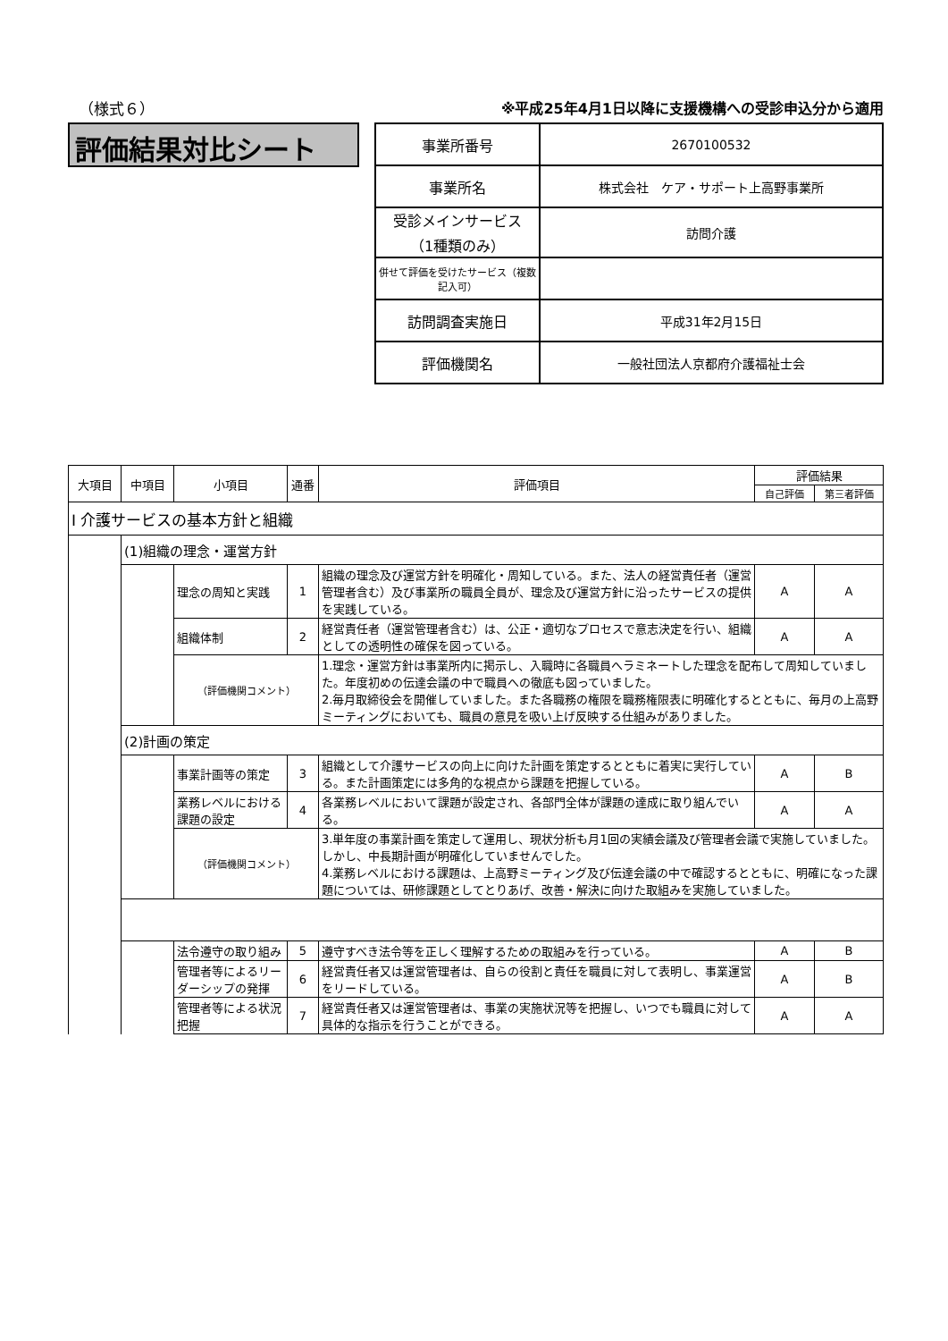（様式６） ※平成25年4月1日以降に支援機構への受診申込分から適用
評価結果対比シート
| 事業所番号 | 2670100532 |
| 事業所名 | 株式会社 ケア・サポート上高野事業所 |
| 受診メインサービス （1種類のみ） | 訪問介護 |
| 併せて評価を受けたサービス（複数記入可） | |
| 訪問調査実施日 | 平成31年2月15日 |
| 評価機関名 | 一般社団法人京都府介護福祉士会 |
| 大項目 | 中項目 | 小項目 | 通番 | 評価項目 | 評価結果 | |
| --- | --- | --- | --- | --- | --- | --- |
| | | | | | 自己評価 | 第三者評価 |
| Ⅰ 介護サービスの基本方針と組織 | | | | | | |
| | (1)組織の理念・運営方針 | | | | | |
| | | 理念の周知と実践 | 1 | 組織の理念及び運営方針を明確化・周知している。また、法人の経営責任者（運営管理者含む）及び事業所の職員全員が、理念及び運営方針に沿ったサービスの提供を実践している。 | A | A |
| | | 組織体制 | 2 | 経営責任者（運営管理者含む）は、公正・適切なプロセスで意志決定を行い、組織としての透明性の確保を図っている。 | A | A |
| | | （評価機関コメント） | | 1.理念・運営方針は事業所内に掲示し、入職時に各職員へラミネートした理念を配布して周知していました。年度初めの伝達会議の中で職員への徹底も図っていました。 2.毎月取締役会を開催していました。また各職務の権限を職務権限表に明確化するとともに、毎月の上高野ミーティングにおいても、職員の意見を吸い上げ反映する仕組みがありました。 | | |
| | (2)計画の策定 | | | | | |
| | | 事業計画等の策定 | 3 | 組織として介護サービスの向上に向けた計画を策定するとともに着実に実行している。また計画策定には多角的な視点から課題を把握している。 | A | B |
| | | 業務レベルにおける課題の設定 | 4 | 各業務レベルにおいて課題が設定され、各部門全体が課題の達成に取り組んでいる。 | A | A |
| | | （評価機関コメント） | | 3.単年度の事業計画を策定して運用し、現状分析も月1回の実績会議及び管理者会議で実施していました。しかし、中長期計画が明確化していませんでした。 4.業務レベルにおける課題は、上高野ミーティング及び伝達会議の中で確認するとともに、明確になった課題については、研修課題としてとりあげ、改善・解決に向けた取組みを実施していました。 | | |
| | | 法令遵守の取り組み | 5 | 遵守すべき法令等を正しく理解するための取組みを行っている。 | A | B |
| | | 管理者等によるリーダーシップの発揮 | 6 | 経営責任者又は運営管理者は、自らの役割と責任を職員に対して表明し、事業運営をリードしている。 | A | B |
| | | 管理者等による状況把握 | 7 | 経営責任者又は運営管理者は、事業の実施状況等を把握し、いつでも職員に対して具体的な指示を行うことができる。 | A | A |